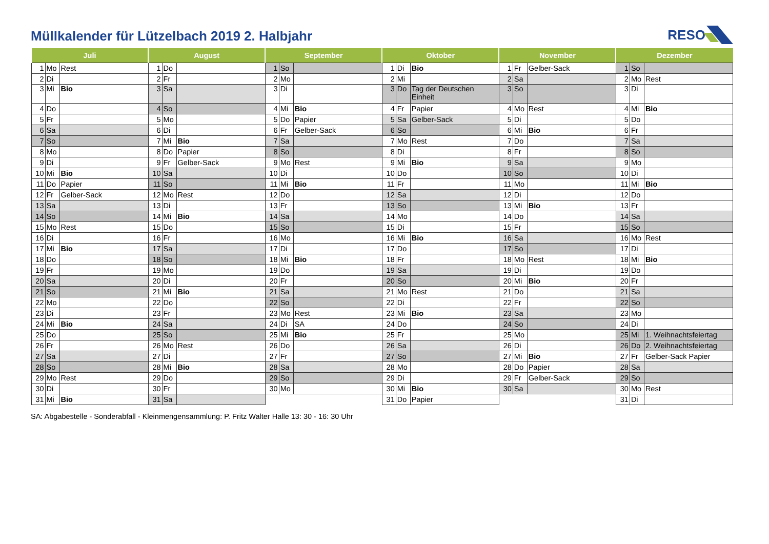Müllkalender für Lützelbach 2019 2. Halbjahr
RESO
| Juli | | | August | | | September | | | Oktober | | | November | | | Dezember | | |
| --- | --- | --- | --- | --- | --- | --- | --- | --- | --- | --- | --- | --- | --- | --- | --- | --- | --- |
| 1 | Mo | Rest | 1 | Do | | 1 | So | | 1 | Di | Bio | 1 | Fr | Gelber-Sack | 1 | So | |
| 2 | Di | | 2 | Fr | | 2 | Mo | | 2 | Mi | | 2 | Sa | | 2 | Mo | Rest |
| 3 | Mi | Bio | 3 | Sa | | 3 | Di | | 3 | Do | Tag der Deutschen Einheit | 3 | So | | 3 | Di | |
| 4 | Do | | 4 | So | | 4 | Mi | Bio | 4 | Fr | Papier | 4 | Mo | Rest | 4 | Mi | Bio |
| 5 | Fr | | 5 | Mo | | 5 | Do | Papier | 5 | Sa | Gelber-Sack | 5 | Di | | 5 | Do | |
| 6 | Sa | | 6 | Di | | 6 | Fr | Gelber-Sack | 6 | So | | 6 | Mi | Bio | 6 | Fr | |
| 7 | So | | 7 | Mi | Bio | 7 | Sa | | 7 | Mo | Rest | 7 | Do | | 7 | Sa | |
| 8 | Mo | | 8 | Do | Papier | 8 | So | | 8 | Di | | 8 | Fr | | 8 | So | |
| 9 | Di | | 9 | Fr | Gelber-Sack | 9 | Mo | Rest | 9 | Mi | Bio | 9 | Sa | | 9 | Mo | |
| 10 | Mi | Bio | 10 | Sa | | 10 | Di | | 10 | Do | | 10 | So | | 10 | Di | |
| 11 | Do | Papier | 11 | So | | 11 | Mi | Bio | 11 | Fr | | 11 | Mo | | 11 | Mi | Bio |
| 12 | Fr | Gelber-Sack | 12 | Mo | Rest | 12 | Do | | 12 | Sa | | 12 | Di | | 12 | Do | |
| 13 | Sa | | 13 | Di | | 13 | Fr | | 13 | So | | 13 | Mi | Bio | 13 | Fr | |
| 14 | So | | 14 | Mi | Bio | 14 | Sa | | 14 | Mo | | 14 | Do | | 14 | Sa | |
| 15 | Mo | Rest | 15 | Do | | 15 | So | | 15 | Di | | 15 | Fr | | 15 | So | |
| 16 | Di | | 16 | Fr | | 16 | Mo | | 16 | Mi | Bio | 16 | Sa | | 16 | Mo | Rest |
| 17 | Mi | Bio | 17 | Sa | | 17 | Di | | 17 | Do | | 17 | So | | 17 | Di | |
| 18 | Do | | 18 | So | | 18 | Mi | Bio | 18 | Fr | | 18 | Mo | Rest | 18 | Mi | Bio |
| 19 | Fr | | 19 | Mo | | 19 | Do | | 19 | Sa | | 19 | Di | | 19 | Do | |
| 20 | Sa | | 20 | Di | | 20 | Fr | | 20 | So | | 20 | Mi | Bio | 20 | Fr | |
| 21 | So | | 21 | Mi | Bio | 21 | Sa | | 21 | Mo | Rest | 21 | Do | | 21 | Sa | |
| 22 | Mo | | 22 | Do | | 22 | So | | 22 | Di | | 22 | Fr | | 22 | So | |
| 23 | Di | | 23 | Fr | | 23 | Mo | Rest | 23 | Mi | Bio | 23 | Sa | | 23 | Mo | |
| 24 | Mi | Bio | 24 | Sa | | 24 | Di | SA | 24 | Do | | 24 | So | | 24 | Di | |
| 25 | Do | | 25 | So | | 25 | Mi | Bio | 25 | Fr | | 25 | Mo | | 25 | Mi | 1. Weihnachtsfeiertag |
| 26 | Fr | | 26 | Mo | Rest | 26 | Do | | 26 | Sa | | 26 | Di | | 26 | Do | 2. Weihnachtsfeiertag |
| 27 | Sa | | 27 | Di | | 27 | Fr | | 27 | So | | 27 | Mi | Bio | 27 | Fr | Gelber-Sack Papier |
| 28 | So | | 28 | Mi | Bio | 28 | Sa | | 28 | Mo | | 28 | Do | Papier | 28 | Sa | |
| 29 | Mo | Rest | 29 | Do | | 29 | So | | 29 | Di | | 29 | Fr | Gelber-Sack | 29 | So | |
| 30 | Di | | 30 | Fr | | 30 | Mo | | 30 | Mi | Bio | 30 | Sa | | 30 | Mo | Rest |
| 31 | Mi | Bio | 31 | Sa | | | | | 31 | Do | Papier | | | | 31 | Di | |
SA: Abgabestelle - Sonderabfall - Kleinmengensammlung: P. Fritz Walter Halle 13: 30 - 16: 30 Uhr